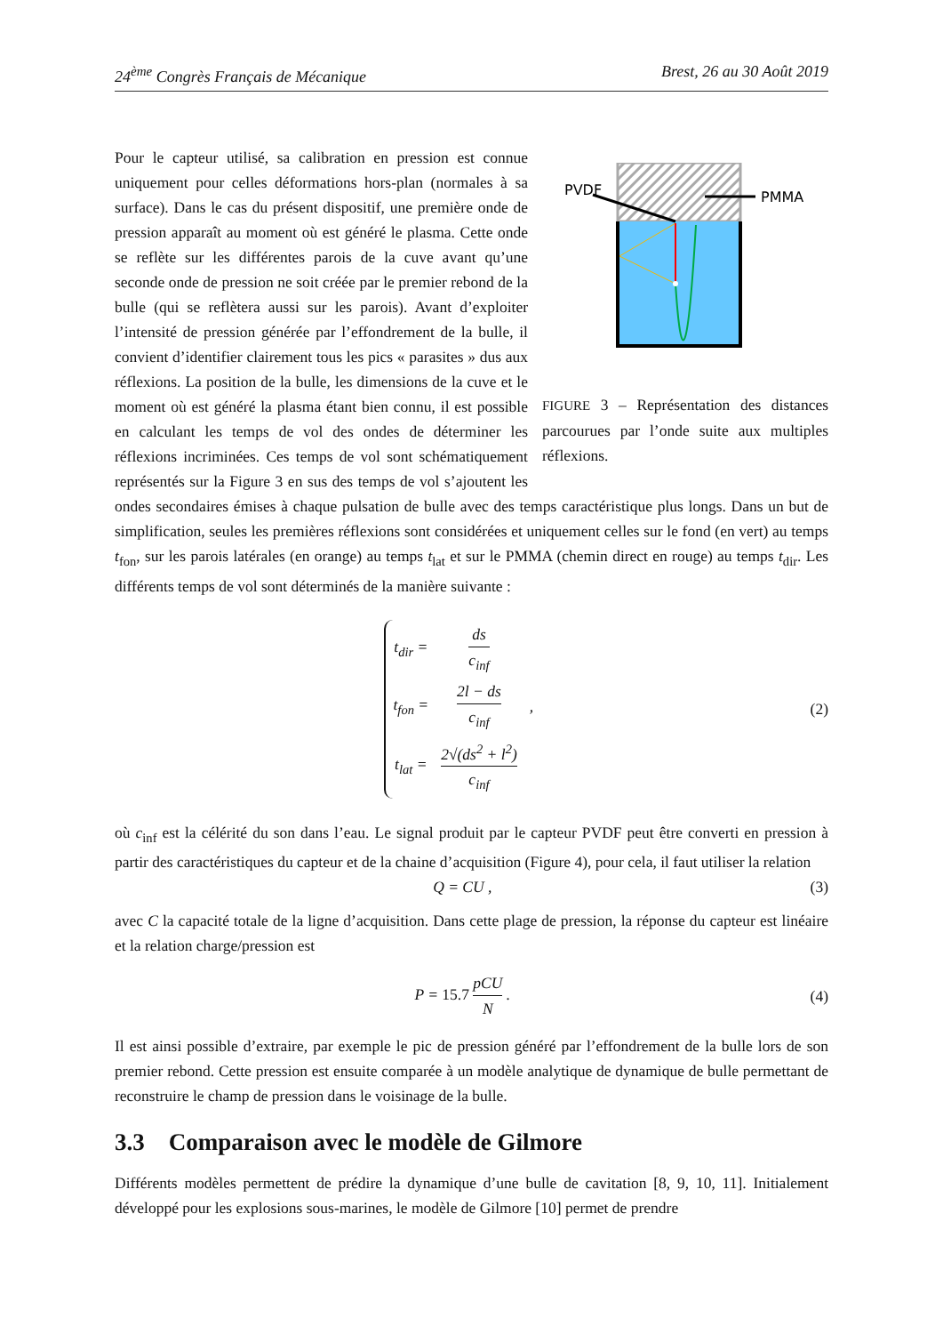24<sup>ème</sup> Congrès Français de Mécanique Brest, 26 au 30 Août 2019
PVDF
PMMA
FIGURE 3 – Représentation des distances parcourues par l’onde suite aux multiples réflexions.
Pour le capteur utilisé, sa calibration en pression est connue uniquement pour celles déformations hors-plan (normales à sa surface). Dans le cas du présent dispositif, une première onde de pression apparaît au moment où est généré le plasma. Cette onde se reflète sur les différentes parois de la cuve avant qu’une seconde onde de pression ne soit créée par le premier rebond de la bulle (qui se reflètera aussi sur les parois). Avant d’exploiter l’intensité de pression générée par l’effondrement de la bulle, il convient d’identifier clairement tous les pics « parasites » dus aux réflexions. La position de la bulle, les dimensions de la cuve et le moment où est généré la plasma étant bien connu, il est possible en calculant les temps de vol des ondes de déterminer les réflexions incriminées. Ces temps de vol sont schématiquement représentés sur la Figure 3 en sus des temps de vol s’ajoutent les ondes secondaires émises à chaque pulsation de bulle avec des temps caractéristique plus longs. Dans un but de simplification, seules les premières réflexions sont considérées et uniquement celles sur le fond (en vert) au temps t<sub>fon</sub>, sur les parois latérales (en orange) au temps t<sub>lat</sub> et sur le PMMA (chemin direct en rouge) au temps t<sub>dir</sub>. Les différents temps de vol sont déterminés de la manière suivante :
| t<sub>dir</sub> = | ds c<sub>inf</sub> | |
| t<sub>fon</sub> = | 2l − ds c<sub>inf</sub> | , |
| t<sub>lat</sub> = | 2√(ds<sup>2</sup> + l<sup>2</sup>) c<sub>inf</sub> | |
(2)
où c<sub>inf</sub> est la célérité du son dans l’eau. Le signal produit par le capteur PVDF peut être converti en pression à partir des caractéristiques du capteur et de la chaine d’acquisition (Figure 4), pour cela, il faut utiliser la relation
Q = CU , (3)
avec C la capacité totale de la ligne d’acquisition. Dans cette plage de pression, la réponse du capteur est linéaire et la relation charge/pression est
P = 15.7 pCU N . (4)
Il est ainsi possible d’extraire, par exemple le pic de pression généré par l’effondrement de la bulle lors de son premier rebond. Cette pression est ensuite comparée à un modèle analytique de dynamique de bulle permettant de reconstruire le champ de pression dans le voisinage de la bulle.
3.3 Comparaison avec le modèle de Gilmore
Différents modèles permettent de prédire la dynamique d’une bulle de cavitation [8, 9, 10, 11]. Initialement développé pour les explosions sous-marines, le modèle de Gilmore [10] permet de prendre